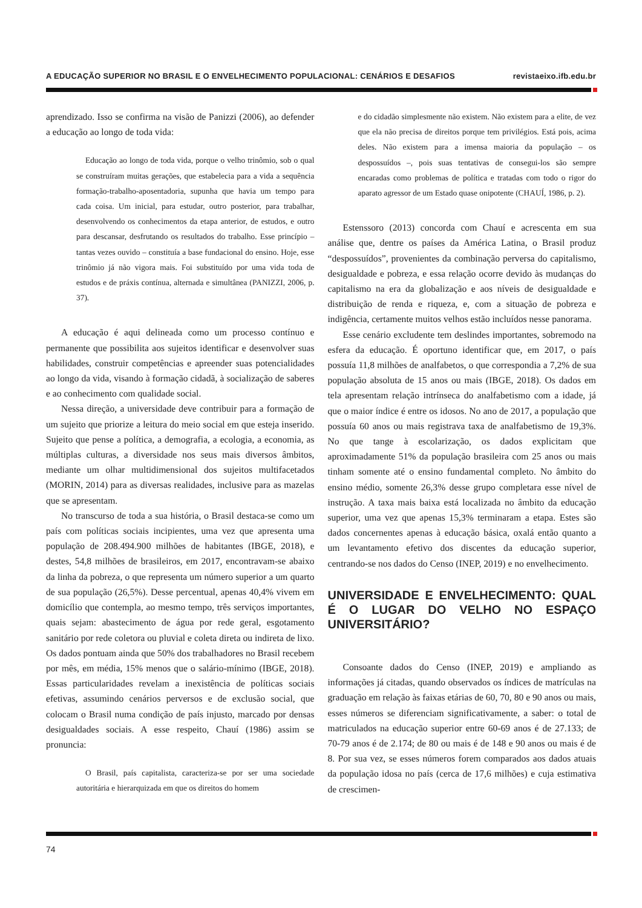A EDUCAÇÃO SUPERIOR NO BRASIL E O ENVELHECIMENTO POPULACIONAL: CENÁRIOS E DESAFIOS revistaeixo.ifb.edu.br
aprendizado. Isso se confirma na visão de Panizzi (2006), ao defender a educação ao longo de toda vida:
Educação ao longo de toda vida, porque o velho trinômio, sob o qual se construíram muitas gerações, que estabelecia para a vida a sequência formação-trabalho-aposentadoria, supunha que havia um tempo para cada coisa. Um inicial, para estudar, outro posterior, para trabalhar, desenvolvendo os conhecimentos da etapa anterior, de estudos, e outro para descansar, desfrutando os resultados do trabalho. Esse princípio – tantas vezes ouvido – constituía a base fundacional do ensino. Hoje, esse trinômio já não vigora mais. Foi substituído por uma vida toda de estudos e de práxis contínua, alternada e simultânea (PANIZZI, 2006, p. 37).
A educação é aqui delineada como um processo contínuo e permanente que possibilita aos sujeitos identificar e desenvolver suas habilidades, construir competências e apreender suas potencialidades ao longo da vida, visando à formação cidadã, à socialização de saberes e ao conhecimento com qualidade social.
Nessa direção, a universidade deve contribuir para a formação de um sujeito que priorize a leitura do meio social em que esteja inserido. Sujeito que pense a política, a demografia, a ecologia, a economia, as múltiplas culturas, a diversidade nos seus mais diversos âmbitos, mediante um olhar multidimensional dos sujeitos multifacetados (MORIN, 2014) para as diversas realidades, inclusive para as mazelas que se apresentam.
No transcurso de toda a sua história, o Brasil destaca-se como um país com políticas sociais incipientes, uma vez que apresenta uma população de 208.494.900 milhões de habitantes (IBGE, 2018), e destes, 54,8 milhões de brasileiros, em 2017, encontravam-se abaixo da linha da pobreza, o que representa um número superior a um quarto de sua população (26,5%). Desse percentual, apenas 40,4% vivem em domicílio que contempla, ao mesmo tempo, três serviços importantes, quais sejam: abastecimento de água por rede geral, esgotamento sanitário por rede coletora ou pluvial e coleta direta ou indireta de lixo. Os dados pontuam ainda que 50% dos trabalhadores no Brasil recebem por mês, em média, 15% menos que o salário-mínimo (IBGE, 2018). Essas particularidades revelam a inexistência de políticas sociais efetivas, assumindo cenários perversos e de exclusão social, que colocam o Brasil numa condição de país injusto, marcado por densas desigualdades sociais. A esse respeito, Chauí (1986) assim se pronuncia:
O Brasil, país capitalista, caracteriza-se por ser uma sociedade autoritária e hierarquizada em que os direitos do homem
e do cidadão simplesmente não existem. Não existem para a elite, de vez que ela não precisa de direitos porque tem privilégios. Está pois, acima deles. Não existem para a imensa maioria da população – os despossuídos –, pois suas tentativas de consegui-los são sempre encaradas como problemas de política e tratadas com todo o rigor do aparato agressor de um Estado quase onipotente (CHAUÍ, 1986, p. 2).
Estenssoro (2013) concorda com Chauí e acrescenta em sua análise que, dentre os países da América Latina, o Brasil produz “despossuídos”, provenientes da combinação perversa do capitalismo, desigualdade e pobreza, e essa relação ocorre devido às mudanças do capitalismo na era da globalização e aos níveis de desigualdade e distribuição de renda e riqueza, e, com a situação de pobreza e indigência, certamente muitos velhos estão incluídos nesse panorama.
Esse cenário excludente tem deslindes importantes, sobremodo na esfera da educação. É oportuno identificar que, em 2017, o país possuía 11,8 milhões de analfabetos, o que correspondia a 7,2% de sua população absoluta de 15 anos ou mais (IBGE, 2018). Os dados em tela apresentam relação intrínseca do analfabetismo com a idade, já que o maior índice é entre os idosos. No ano de 2017, a população que possuía 60 anos ou mais registrava taxa de analfabetismo de 19,3%. No que tange à escolarização, os dados explicitam que aproximadamente 51% da população brasileira com 25 anos ou mais tinham somente até o ensino fundamental completo. No âmbito do ensino médio, somente 26,3% desse grupo completara esse nível de instrução. A taxa mais baixa está localizada no âmbito da educação superior, uma vez que apenas 15,3% terminaram a etapa. Estes são dados concernentes apenas à educação básica, oxalá então quanto a um levantamento efetivo dos discentes da educação superior, centrando-se nos dados do Censo (INEP, 2019) e no envelhecimento.
UNIVERSIDADE E ENVELHECIMENTO: QUAL É O LUGAR DO VELHO NO ESPAÇO UNIVERSITÁRIO?
Consoante dados do Censo (INEP, 2019) e ampliando as informações já citadas, quando observados os índices de matrículas na graduação em relação às faixas etárias de 60, 70, 80 e 90 anos ou mais, esses números se diferenciam significativamente, a saber: o total de matriculados na educação superior entre 60-69 anos é de 27.133; de 70-79 anos é de 2.174; de 80 ou mais é de 148 e 90 anos ou mais é de 8. Por sua vez, se esses números forem comparados aos dados atuais da população idosa no país (cerca de 17,6 milhões) e cuja estimativa de crescimen-
74